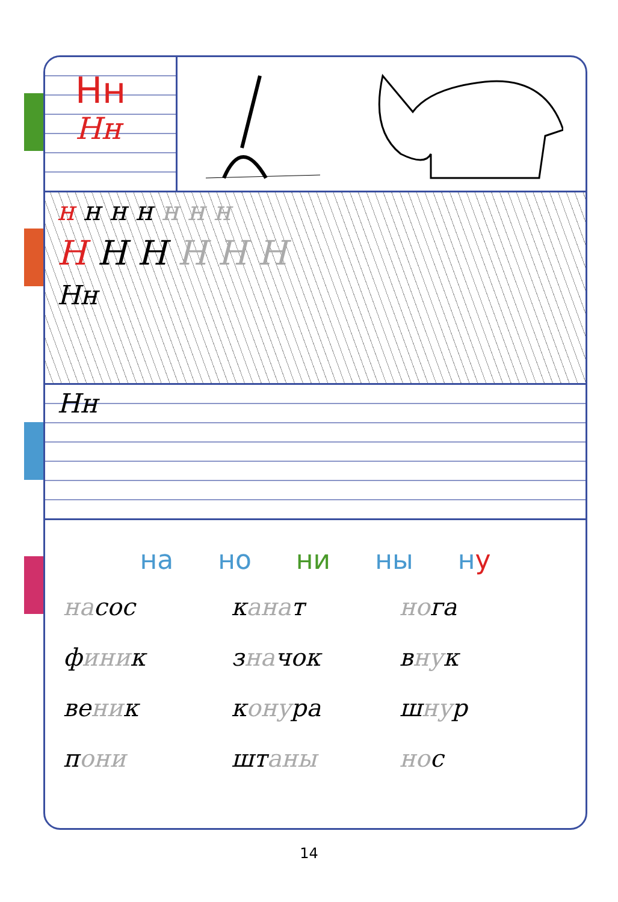Нн
Нн
н н н н н н н
Н Н Н Н Н Н
Нн
Нн
на но ни ны ну
насос
канат
нога
финик
значок
внук
веник
конура
шнур
пони
штаны
нос
14